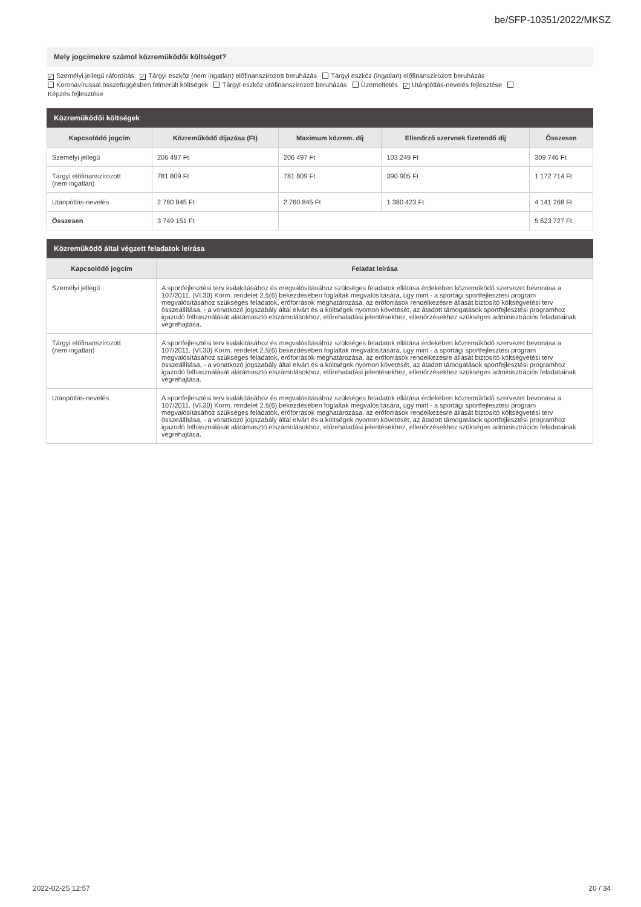be/SFP-10351/2022/MKSZ
Mely jogcímekre számol közreműködői költséget?
✓ Személyi jellegű ráfordítás ✓ Tárgyi eszköz (nem ingatlan) előfinanszírozott beruházás Tárgyi eszköz (ingatlan) előfinanszírozott beruházás
Koronavírussal összefüggésben felmerült költségek Tárgyi eszköz utófinanszírozott beruházás Üzemeltetés ✓ Utánpótlás-nevelés fejlesztése
Képzés fejlesztése
Közreműködői költségek
| Kapcsolódó jogcím | Közreműködő díjazása (Ft) | Maximum közrem. díj | Ellenőrző szervnek fizetendő díj | Összesen |
| --- | --- | --- | --- | --- |
| Személyi jellegű | 206 497 Ft | 206 497 Ft | 103 249 Ft | 309 746 Ft |
| Tárgyi előfinanszírozott (nem ingatlan) | 781 809 Ft | 781 809 Ft | 390 905 Ft | 1 172 714 Ft |
| Utánpótlás-nevelés | 2 760 845 Ft | 2 760 845 Ft | 1 380 423 Ft | 4 141 268 Ft |
| Összesen | 3 749 151 Ft | | | 5 623 727 Ft |
Közreműködő által végzett feladatok leírása
| Kapcsolódó jogcím | Feladat leírása |
| --- | --- |
| Személyi jellegű | A sportfejlesztési terv kialakításához és megvalósításához szükséges feladatok ellátása érdekében közreműködő szervezet bevonása a 107/2011. (VI.30) Korm. rendelet 2.§(6) bekezdésében foglaltak megvalósítására, úgy mint - a sportági sportfejlesztési program megvalósításához szükséges feladatok, erőforrások meghatározása, az erőforrások rendelkezésre állását biztosító költségvetési terv összeállítása, - a vonatkozó jogszabály által elvárt és a költségek nyomon követését, az átadott támogatások sportfejlesztési programhoz igazodó felhasználását alátámasztó elszámolásokhoz, előrehaladási jelentésekhez, ellenőrzésekhez szükséges adminisztrációs feladatainak végrehajtása. |
| Tárgyi előfinanszírozott (nem ingatlan) | A sportfejlesztési terv kialakításához és megvalósításához szükséges feladatok ellátása érdekében közreműködő szervezet bevonása a 107/2011. (VI.30) Korm. rendelet 2.§(6) bekezdésében foglaltak megvalósítására, úgy mint - a sportági sportfejlesztési program megvalósításához szükséges feladatok, erőforrások meghatározása, az erőforrások rendelkezésre állását biztosító költségvetési terv összeállítása, - a vonatkozó jogszabály által elvárt és a költségek nyomon követését, az átadott támogatások sportfejlesztési programhoz igazodó felhasználását alátámasztó elszámolásokhoz, előrehaladási jelentésekhez, ellenőrzésekhez szükséges adminisztrációs feladatainak végrehajtása. |
| Utánpótlás-nevelés | A sportfejlesztési terv kialakításához és megvalósításához szükséges feladatok ellátása érdekében közreműködő szervezet bevonása a 107/2011. (VI.30) Korm. rendelet 2.§(6) bekezdésében foglaltak megvalósítására, úgy mint - a sportági sportfejlesztési program megvalósításához szükséges feladatok, erőforrások meghatározása, az erőforrások rendelkezésre állását biztosító költségvetési terv összeállítása, - a vonatkozó jogszabály által elvárt és a költségek nyomon követését, az átadott támogatások sportfejlesztési programhoz igazodó felhasználását alátámasztó elszámolásokhoz, előrehaladási jelentésekhez, ellenőrzésekhez szükséges adminisztrációs feladatainak végrehajtása. |
2022-02-25 12:57 20 / 34